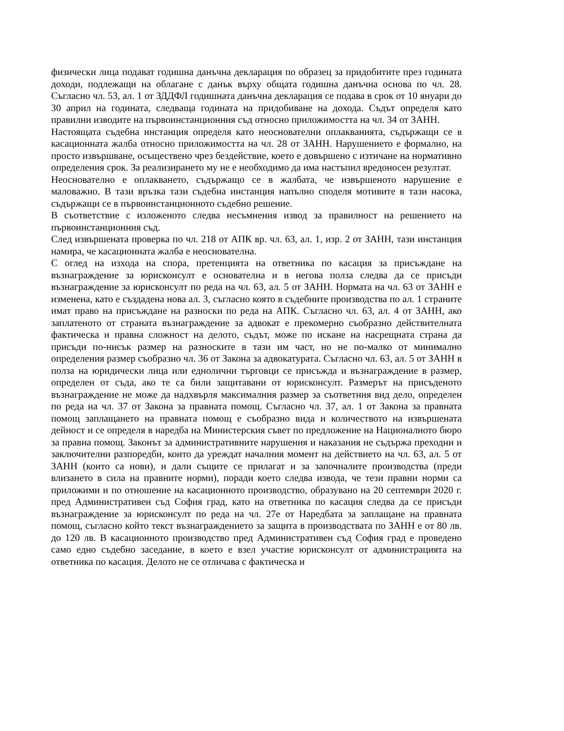физически лица подават годишна данъчна декларация по образец за придобитите през годината доходи, подлежащи на облагане с данък върху общата годишна данъчна основа по чл. 28. Съгласно чл. 53, ал. 1 от ЗДДФЛ годишната данъчна декларация се подава в срок от 10 януари до 30 април на годината, следваща годината на придобиване на дохода. Съдът определя като правилни изводите на първоинстанционния съд относно приложимостта на чл. 34 от ЗАНН.
Настоящата съдебна инстанция определя като неоснователни оплакванията, съдържащи се в касационната жалба относно приложимостта на чл. 28 от ЗАНН. Нарушението е формално, на просто извършване, осъществено чрез бездействие, което е довършено с изтичане на нормативно определения срок. За реализирането му не е необходимо да има настъпил вредоносен резултат.
Неоснователно е оплакването, съдържащо се в жалбата, че извършеното нарушение е маловажно. В тази връзка тази съдебна инстанция напълно споделя мотивите в тази насока, съдържащи се в първоинстанционното съдебно решение.
В съответствие с изложеното следва несъмнения извод за правилност на решението на първоинстанционния съд.
След извършената проверка по чл. 218 от АПК вр. чл. 63, ал. 1, изр. 2 от ЗАНН, тази инстанция намира, че касационната жалба е неоснователна.
С оглед на изхода на спора, претенцията на ответника по касация за присъждане на възнаграждение за юрисконсулт е основателна и в негова полза следва да се присъди възнаграждение за юрисконсулт по реда на чл. 63, ал. 5 от ЗАНН. Нормата на чл. 63 от ЗАНН е изменена, като е създадена нова ал. 3, съгласно която в съдебните производства по ал. 1 страните имат право на присъждане на разноски по реда на АПК. Съгласно чл. 63, ал. 4 от ЗАНН, ако заплатеното от страната възнаграждение за адвокат е прекомерно съобразно действителната фактическа и правна сложност на делото, съдът, може по искане на насрещната страна да присъди по-нисък размер на разноските в тази им част, но не по-малко от минимално определения размер съобразно чл. 36 от Закона за адвокатурата. Съгласно чл. 63, ал. 5 от ЗАНН в полза на юридически лица или еднолични търговци се присъжда и възнаграждение в размер, определен от съда, ако те са били защитавани от юрисконсулт. Размерът на присъденото възнаграждение не може да надхвърля максималния размер за съответния вид дело, определен по реда на чл. 37 от Закона за правната помощ. Съгласно чл. 37, ал. 1 от Закона за правната помощ заплащането на правната помощ е съобразно вида и количеството на извършената дейност и се определя в наредба на Министерския съвет по предложение на Националното бюро за правна помощ. Законът за административните нарушения и наказания не съдържа преходни и заключителни разпоредби, които да уреждат началния момент на действието на чл. 63, ал. 5 от ЗАНН (които са нови), и дали същите се прилагат и за започналите производства (преди влизането в сила на правните норми), поради което следва извода, че тези правни норми са приложими и по отношение на касационното производство, образувано на 20 септември 2020 г. пред Административен съд София град, като на ответника по касация следва да се присъди възнаграждение за юрисконсулт по реда на чл. 27е от Наредбата за заплащане на правната помощ, съгласно който текст възнаграждението за защита в производствата по ЗАНН е от 80 лв. до 120 лв. В касационното производство пред Административен съд София град е проведено само едно съдебно заседание, в което е взел участие юрисконсулт от администрацията на ответника по касация. Делото не се отличава с фактическа и